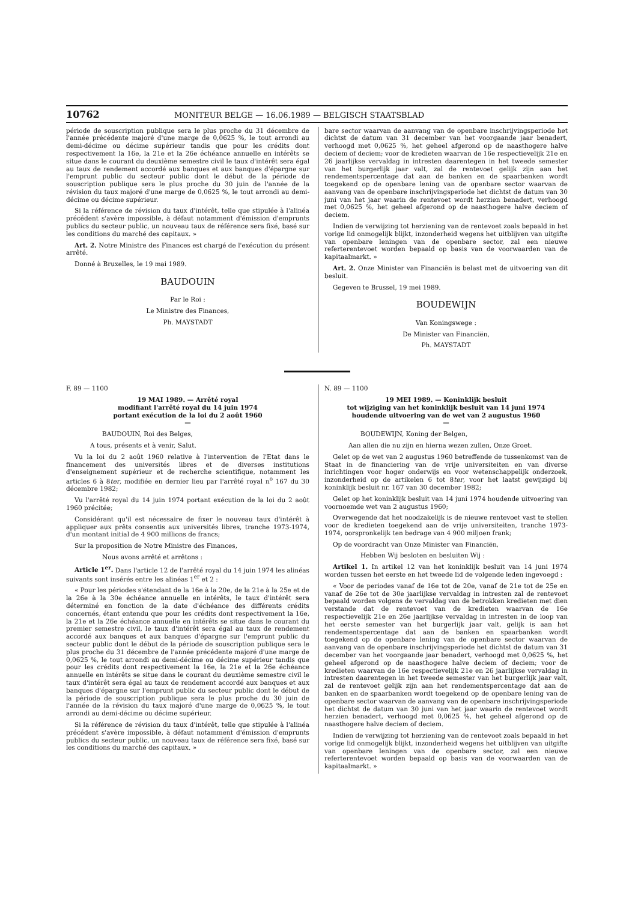10762 MONITEUR BELGE — 16.06.1989 — BELGISCH STAATSBLAD
période de souscription publique sera le plus proche du 31 décembre de l'année précédente majoré d'une marge de 0,0625 %, le tout arrondi au demi-décime ou décime supérieur tandis que pour les crédits dont respectivement la 16e, la 21e et la 26e échéance annuelle en intérêts se situe dans le courant du deuxième semestre civil le taux d'intérêt sera égal au taux de rendement accordé aux banques et aux banques d'épargne sur l'emprunt public du secteur public dont le début de la période de souscription publique sera le plus proche du 30 juin de l'année de la révision du taux majoré d'une marge de 0,0625 %, le tout arrondi au demi-décime ou décime supérieur.
Si la référence de révision du taux d'intérêt, telle que stipulée à l'alinéa précédent s'avère impossible, à défaut notamment d'émission d'emprunts publics du secteur public, un nouveau taux de référence sera fixé, basé sur les conditions du marché des capitaux. »
Art. 2. Notre Ministre des Finances est chargé de l'exécution du présent arrêté.
Donné à Bruxelles, le 19 mai 1989.
BAUDOUIN
Par le Roi :
Le Ministre des Finances,
Ph. MAYSTADT
bare sector waarvan de aanvang van de openbare inschrijvingsperiode het dichtst de datum van 31 december van het voorgaande jaar benadert, verhoogd met 0,0625 %, het geheel afgerond op de naasthogere halve deciem of deciem; voor de kredieten waarvan de 16e respectievelijk 21e en 26 jaarlijkse vervaldag in intresten daarentegen in het tweede semester van het burgerlijk jaar valt, zal de rentevoet gelijk zijn aan het rendementspercentage dat aan de banken en de spaarbanken wordt toegekend op de openbare lening van de openbare sector waarvan de aanvang van de openbare inschrijvingsperiode het dichtst de datum van 30 juni van het jaar waarin de rentevoet wordt herzien benadert, verhoogd met 0,0625 %, het geheel afgerond op de naasthogere halve deciem of deciem.
Indien de verwijzing tot herziening van de rentevoet zoals bepaald in het vorige lid onmogelijk blijkt, inzonderheid wegens het uitblijven van uitgifte van openbare leningen van de openbare sector, zal een nieuwe referterentevoet worden bepaald op basis van de voorwaarden van de kapitaalmarkt. »
Art. 2. Onze Minister van Financiën is belast met de uitvoering van dit besluit.
Gegeven te Brussel, 19 mei 1989.
BOUDEWIJN
Van Koningswege :
De Minister van Financiën,
Ph. MAYSTADT
F. 89 — 1100
19 MAI 1989. — Arrêté royal
modifiant l'arrêté royal du 14 juin 1974
portant exécution de la loi du 2 août 1960
—
BAUDOUIN, Roi des Belges,
A tous, présents et à venir, Salut.
Vu la loi du 2 août 1960 relative à l'intervention de l'Etat dans le financement des universités libres et de diverses institutions d'enseignement supérieur et de recherche scientifique, notamment les articles 6 à 8ter, modifiée en dernier lieu par l'arrêté royal n<sup>o</sup> 167 du 30 décembre 1982;
Vu l'arrêté royal du 14 juin 1974 portant exécution de la loi du 2 août 1960 précitée;
Considérant qu'il est nécessaire de fixer le nouveau taux d'intérêt à appliquer aux prêts consentis aux universités libres, tranche 1973-1974, d'un montant initial de 4 900 millions de francs;
Sur la proposition de Notre Ministre des Finances,
Nous avons arrêté et arrêtons :
Article 1<sup>er</sup>. Dans l'article 12 de l'arrêté royal du 14 juin 1974 les alinéas suivants sont insérés entre les alinéas 1<sup>er</sup> et 2 :
« Pour les périodes s'étendant de la 16e à la 20e, de la 21e à la 25e et de la 26e à la 30e échéance annuelle en intérêts, le taux d'intérêt sera déterminé en fonction de la date d'échéance des différents crédits concernés, étant entendu que pour les crédits dont respectivement la 16e, la 21e et la 26e échéance annuelle en intérêts se situe dans le courant du premier semestre civil, le taux d'intérêt sera égal au taux de rendement accordé aux banques et aux banques d'épargne sur l'emprunt public du secteur public dont le début de la période de souscription publique sera le plus proche du 31 décembre de l'année précédente majoré d'une marge de 0,0625 %, le tout arrondi au demi-décime ou décime supérieur tandis que pour les crédits dont respectivement la 16e, la 21e et la 26e échéance annuelle en intérêts se situe dans le courant du deuxième semestre civil le taux d'intérêt sera égal au taux de rendement accordé aux banques et aux banques d'épargne sur l'emprunt public du secteur public dont le début de la période de souscription publique sera le plus proche du 30 juin de l'année de la révision du taux majoré d'une marge de 0,0625 %, le tout arrondi au demi-décime ou décime supérieur.
Si la référence de révision du taux d'intérêt, telle que stipulée à l'alinéa précédent s'avère impossible, à défaut notamment d'émission d'emprunts publics du secteur public, un nouveau taux de référence sera fixé, basé sur les conditions du marché des capitaux. »
N. 89 — 1100
19 MEI 1989. — Koninklijk besluit
tot wijziging van het koninklijk besluit van 14 juni 1974
houdende uitvoering van de wet van 2 augustus 1960
—
BOUDEWIJN, Koning der Belgen,
Aan allen die nu zijn en hierna wezen zullen, Onze Groet.
Gelet op de wet van 2 augustus 1960 betreffende de tussenkomst van de Staat in de financiering van de vrije universiteiten en van diverse inrichtingen voor hoger onderwijs en voor wetenschappelijk onderzoek, inzonderheid op de artikelen 6 tot 8ter, voor het laatst gewijzigd bij koninklijk besluit nr. 167 van 30 december 1982;
Gelet op het koninklijk besluit van 14 juni 1974 houdende uitvoering van voornoemde wet van 2 augustus 1960;
Overwegende dat het noodzakelijk is de nieuwe rentevoet vast te stellen voor de kredieten toegekend aan de vrije universiteiten, tranche 1973-1974, oorspronkelijk ten bedrage van 4 900 miljoen frank;
Op de voordracht van Onze Minister van Financiën,
Hebben Wij besloten en besluiten Wij :
Artikel 1. In artikel 12 van het koninklijk besluit van 14 juni 1974 worden tussen het eerste en het tweede lid de volgende leden ingevoegd :
« Voor de periodes vanaf de 16e tot de 20e, vanaf de 21e tot de 25e en vanaf de 26e tot de 30e jaarlijkse vervaldag in intresten zal de rentevoet bepaald worden volgens de vervaldag van de betrokken kredieten met dien verstande dat de rentevoet van de kredieten waarvan de 16e respectievelijk 21e en 26e jaarlijkse vervaldag in intresten in de loop van het eerste semester van het burgerlijk jaar valt, gelijk is aan het rendementspercentage dat aan de banken en spaarbanken wordt toegekend op de openbare lening van de openbare sector waarvan de aanvang van de openbare inschrijvingsperiode het dichtst de datum van 31 december van het voorgaande jaar benadert, verhoogd met 0,0625 %, het geheel afgerond op de naasthogere halve deciem of deciem; voor de kredieten waarvan de 16e respectievelijk 21e en 26 jaarlijkse vervaldag in intresten daarentegen in het tweede semester van het burgerlijk jaar valt, zal de rentevoet gelijk zijn aan het rendementspercentage dat aan de banken en de spaarbanken wordt toegekend op de openbare lening van de openbare sector waarvan de aanvang van de openbare inschrijvingsperiode het dichtst de datum van 30 juni van het jaar waarin de rentevoet wordt herzien benadert, verhoogd met 0,0625 %, het geheel afgerond op de naasthogere halve deciem of deciem.
Indien de verwijzing tot herziening van de rentevoet zoals bepaald in het vorige lid onmogelijk blijkt, inzonderheid wegens het uitblijven van uitgifte van openbare leningen van de openbare sector, zal een nieuwe referterentevoet worden bepaald op basis van de voorwaarden van de kapitaalmarkt. »